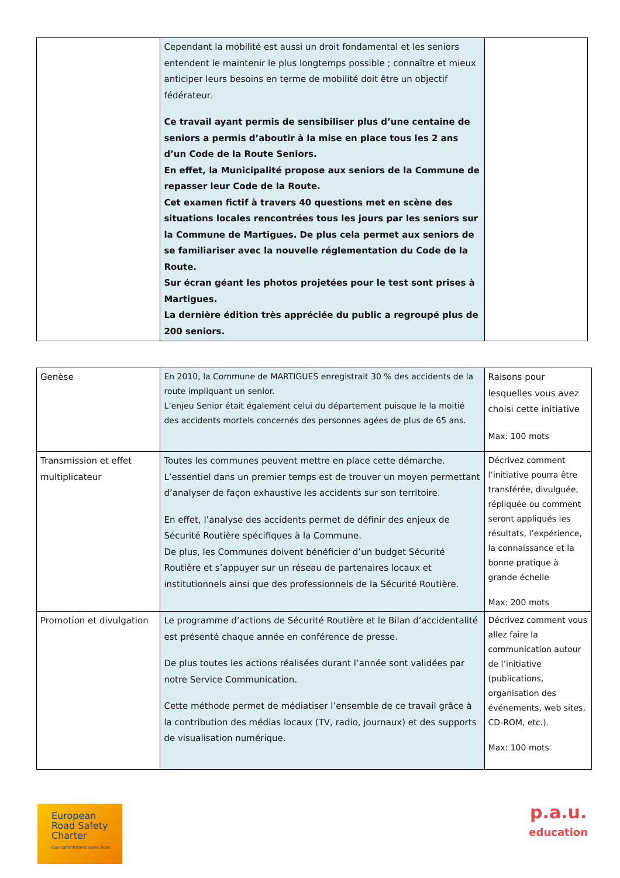| | Cependant la mobilité est aussi un droit fondamental et les seniors entendent le maintenir le plus longtemps possible ; connaître et mieux anticiper leurs besoins en terme de mobilité doit être un objectif fédérateur. Ce travail ayant permis de sensibiliser plus d’une centaine de seniors a permis d’aboutir à la mise en place tous les 2 ans d’un Code de la Route Seniors. En effet, la Municipalité propose aux seniors de la Commune de repasser leur Code de la Route. Cet examen fictif à travers 40 questions met en scène des situations locales rencontrées tous les jours par les seniors sur la Commune de Martigues. De plus cela permet aux seniors de se familiariser avec la nouvelle réglementation du Code de la Route. Sur écran géant les photos projetées pour le test sont prises à Martigues. La dernière édition très appréciée du public a regroupé plus de 200 seniors. | |
| Genèse | En 2010, la Commune de MARTIGUES enregistrait 30 % des accidents de la route impliquant un senior. L’enjeu Senior était également celui du département puisque le la moitié des accidents mortels concernés des personnes agées de plus de 65 ans. | Raisons pour lesquelles vous avez choisi cette initiative Max: 100 mots |
| Transmission et effet multiplicateur | Toutes les communes peuvent mettre en place cette démarche. L’essentiel dans un premier temps est de trouver un moyen permettant d’analyser de façon exhaustive les accidents sur son territoire. En effet, l’analyse des accidents permet de définir des enjeux de Sécurité Routière spécifiques à la Commune. De plus, les Communes doivent bénéficier d’un budget Sécurité Routière et s’appuyer sur un réseau de partenaires locaux et institutionnels ainsi que des professionnels de la Sécurité Routière. | Décrivez comment l’initiative pourra être transférée, divulguée, répliquée ou comment seront appliqués les résultats, l’expérience, la connaissance et la bonne pratique à grande échelle Max: 200 mots |
| Promotion et divulgation | Le programme d’actions de Sécurité Routière et le Bilan d’accidentalité est présenté chaque année en conférence de presse. De plus toutes les actions réalisées durant l’année sont validées par notre Service Communication. Cette méthode permet de médiatiser l’ensemble de ce travail grâce à la contribution des médias locaux (TV, radio, journaux) et des supports de visualisation numérique. | Décrivez comment vous allez faire la communication autour de l’initiative (publications, organisation des événements, web sites, CD-ROM, etc.). Max: 100 mots |
European
Road Safety
Charter
Our commitment saves lives
p.a.u.
education